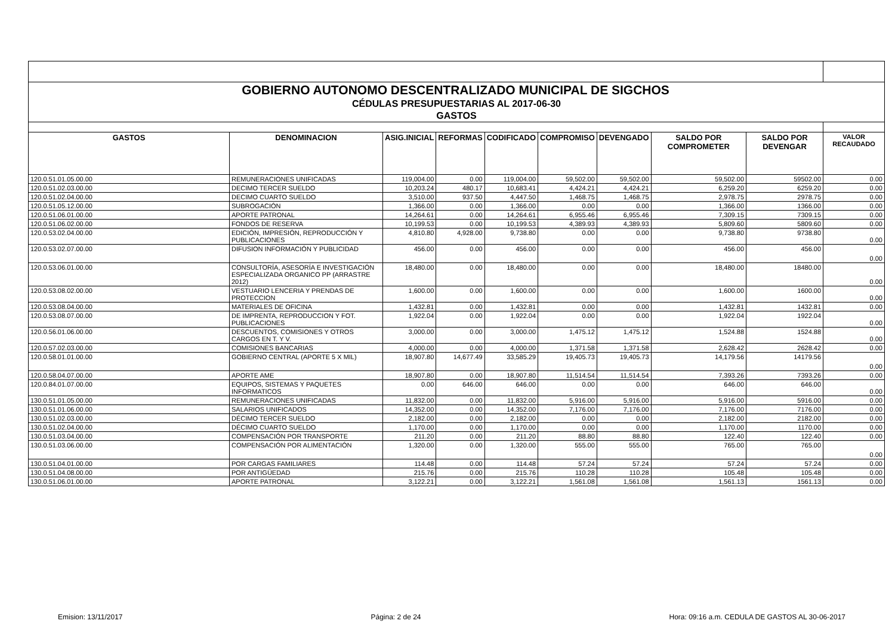| GOBIERNO AUTONOMO DESCENTRALIZADO MUNICIPAL DE SIGCHOS | | | | | | | | | |
| CÉDULAS PRESUPUESTARIAS AL 2017-06-30 | | | | | | | | | |
| GASTOS | | | | | | | | | |
| GASTOS | DENOMINACION | ASIG.INICIAL | REFORMAS | CODIFICADO | COMPROMISO | DEVENGADO | SALDO POR COMPROMETER | SALDO POR DEVENGAR | VALOR RECAUDADO |
| 120.0.51.01.05.00.00 | REMUNERACIONES UNIFICADAS | 119,004.00 | 0.00 | 119,004.00 | 59,502.00 | 59,502.00 | 59,502.00 | 59502.00 | 0.00 |
| 120.0.51.02.03.00.00 | DECIMO TERCER SUELDO | 10,203.24 | 480.17 | 10,683.41 | 4,424.21 | 4,424.21 | 6,259.20 | 6259.20 | 0.00 |
| 120.0.51.02.04.00.00 | DECIMO CUARTO SUELDO | 3,510.00 | 937.50 | 4,447.50 | 1,468.75 | 1,468.75 | 2,978.75 | 2978.75 | 0.00 |
| 120.0.51.05.12.00.00 | SUBROGACIÓN | 1,366.00 | 0.00 | 1,366.00 | 0.00 | 0.00 | 1,366.00 | 1366.00 | 0.00 |
| 120.0.51.06.01.00.00 | APORTE PATRONAL | 14,264.61 | 0.00 | 14,264.61 | 6,955.46 | 6,955.46 | 7,309.15 | 7309.15 | 0.00 |
| 120.0.51.06.02.00.00 | FONDOS DE RESERVA | 10,199.53 | 0.00 | 10,199.53 | 4,389.93 | 4,389.93 | 5,809.60 | 5809.60 | 0.00 |
| 120.0.53.02.04.00.00 | EDICIÓN, IMPRESIÓN, REPRODUCCIÓN Y PUBLICACIONES | 4,810.80 | 4,928.00 | 9,738.80 | 0.00 | 0.00 | 9,738.80 | 9738.80 | 0.00 |
| 120.0.53.02.07.00.00 | DIFUSION INFORMACIÓN Y PUBLICIDAD | 456.00 | 0.00 | 456.00 | 0.00 | 0.00 | 456.00 | 456.00 | 0.00 |
| 120.0.53.06.01.00.00 | CONSULTORÍA, ASESORÍA E INVESTIGACIÓN ESPECIALIZADA ORGANICO PP (ARRASTRE 2012) | 18,480.00 | 0.00 | 18,480.00 | 0.00 | 0.00 | 18,480.00 | 18480.00 | 0.00 |
| 120.0.53.08.02.00.00 | VESTUARIO LENCERIA Y PRENDAS DE PROTECCION | 1,600.00 | 0.00 | 1,600.00 | 0.00 | 0.00 | 1,600.00 | 1600.00 | 0.00 |
| 120.0.53.08.04.00.00 | MATERIALES DE OFICINA | 1,432.81 | 0.00 | 1,432.81 | 0.00 | 0.00 | 1,432.81 | 1432.81 | 0.00 |
| 120.0.53.08.07.00.00 | DE IMPRENTA, REPRODUCCION Y FOT. PUBLICACIONES | 1,922.04 | 0.00 | 1,922.04 | 0.00 | 0.00 | 1,922.04 | 1922.04 | 0.00 |
| 120.0.56.01.06.00.00 | DESCUENTOS, COMISIONES Y OTROS CARGOS EN T. Y V. | 3,000.00 | 0.00 | 3,000.00 | 1,475.12 | 1,475.12 | 1,524.88 | 1524.88 | 0.00 |
| 120.0.57.02.03.00.00 | COMISIONES BANCARIAS | 4,000.00 | 0.00 | 4,000.00 | 1,371.58 | 1,371.58 | 2,628.42 | 2628.42 | 0.00 |
| 120.0.58.01.01.00.00 | GOBIERNO CENTRAL (APORTE 5 X MIL) | 18,907.80 | 14,677.49 | 33,585.29 | 19,405.73 | 19,405.73 | 14,179.56 | 14179.56 | 0.00 |
| 120.0.58.04.07.00.00 | APORTE AME | 18,907.80 | 0.00 | 18,907.80 | 11,514.54 | 11,514.54 | 7,393.26 | 7393.26 | 0.00 |
| 120.0.84.01.07.00.00 | EQUIPOS, SISTEMAS Y PAQUETES INFORMATICOS | 0.00 | 646.00 | 646.00 | 0.00 | 0.00 | 646.00 | 646.00 | 0.00 |
| 130.0.51.01.05.00.00 | REMUNERACIONES UNIFICADAS | 11,832.00 | 0.00 | 11,832.00 | 5,916.00 | 5,916.00 | 5,916.00 | 5916.00 | 0.00 |
| 130.0.51.01.06.00.00 | SALARIOS UNIFICADOS | 14,352.00 | 0.00 | 14,352.00 | 7,176.00 | 7,176.00 | 7,176.00 | 7176.00 | 0.00 |
| 130.0.51.02.03.00.00 | DÉCIMO TERCER SUELDO | 2,182.00 | 0.00 | 2,182.00 | 0.00 | 0.00 | 2,182.00 | 2182.00 | 0.00 |
| 130.0.51.02.04.00.00 | DÉCIMO CUARTO SUELDO | 1,170.00 | 0.00 | 1,170.00 | 0.00 | 0.00 | 1,170.00 | 1170.00 | 0.00 |
| 130.0.51.03.04.00.00 | COMPENSACIÓN POR TRANSPORTE | 211.20 | 0.00 | 211.20 | 88.80 | 88.80 | 122.40 | 122.40 | 0.00 |
| 130.0.51.03.06.00.00 | COMPENSACIÓN POR ALIMENTACIÓN | 1,320.00 | 0.00 | 1,320.00 | 555.00 | 555.00 | 765.00 | 765.00 | 0.00 |
| 130.0.51.04.01.00.00 | POR CARGAS FAMILIARES | 114.48 | 0.00 | 114.48 | 57.24 | 57.24 | 57.24 | 57.24 | 0.00 |
| 130.0.51.04.08.00.00 | POR ANTIGÜEDAD | 215.76 | 0.00 | 215.76 | 110.28 | 110.28 | 105.48 | 105.48 | 0.00 |
| 130.0.51.06.01.00.00 | APORTE PATRONAL | 3,122.21 | 0.00 | 3,122.21 | 1,561.08 | 1,561.08 | 1,561.13 | 1561.13 | 0.00 |
Emision: 13/11/2017 Página: 2 de 24 Hora: 09:16 a.m. CEDULA DE GASTOS AL 30-06-2017